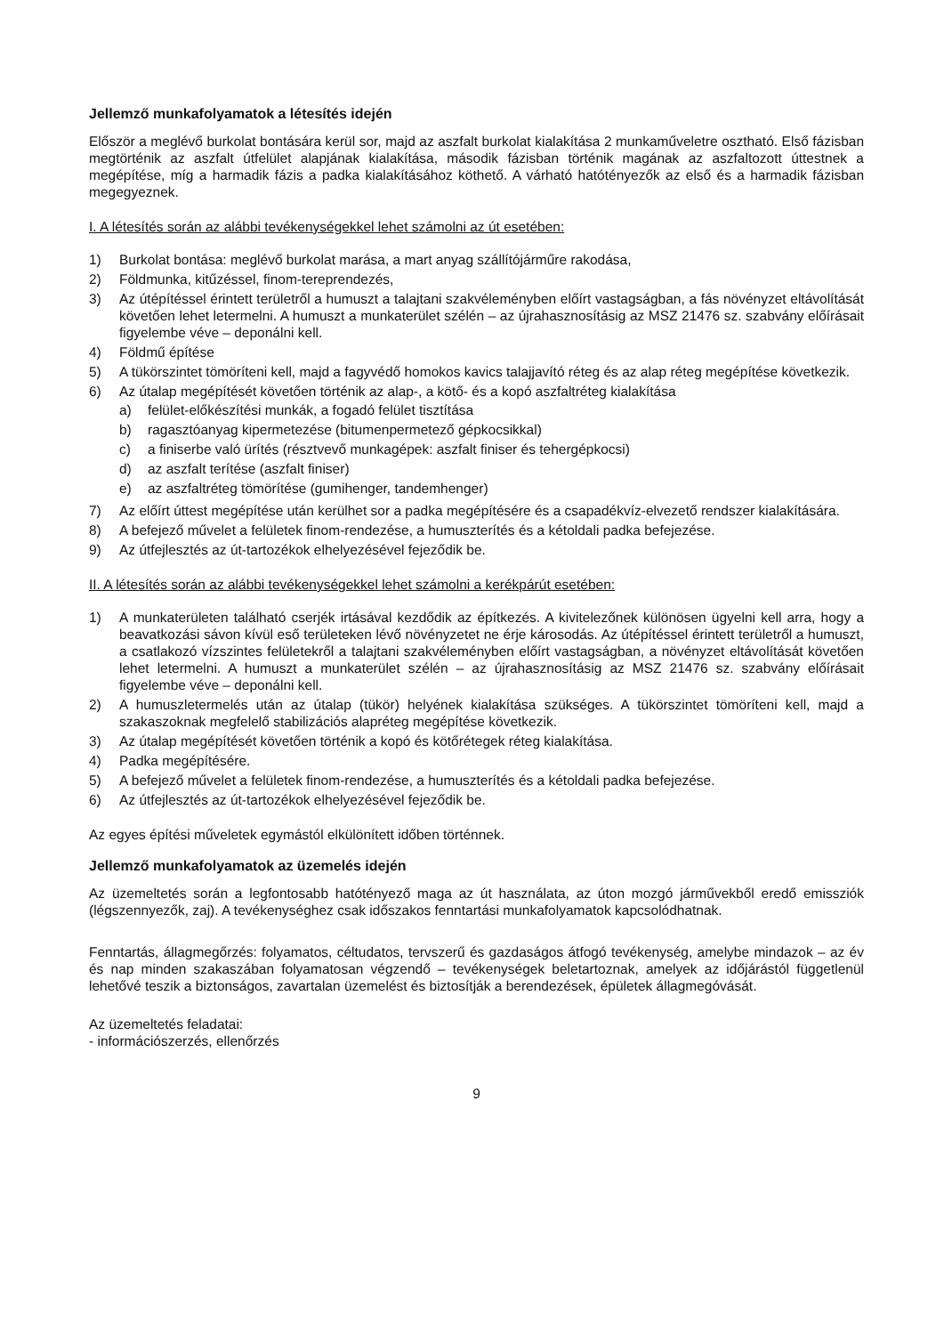Jellemző munkafolyamatok a létesítés idején
Először a meglévő burkolat bontására kerül sor, majd az aszfalt burkolat kialakítása 2 munkaműveletre osztható. Első fázisban megtörténik az aszfalt útfelület alapjának kialakítása, második fázisban történik magának az aszfaltozott úttestnek a megépítése, míg a harmadik fázis a padka kialakításához köthető. A várható hatótényezők az első és a harmadik fázisban megegyeznek.
I. A létesítés során az alábbi tevékenységekkel lehet számolni az út esetében:
1) Burkolat bontása: meglévő burkolat marása, a mart anyag szállítójárműre rakodása,
2) Földmunka, kitűzéssel, finom-tereprendezés,
3) Az útépítéssel érintett területről a humuszt a talajtani szakvéleményben előírt vastagságban, a fás növényzet eltávolítását követően lehet letermelni. A humuszt a munkaterület szélén – az újrahasznosításig az MSZ 21476 sz. szabvány előírásait figyelembe véve – deponálni kell.
4) Földmű építése
5) A tükörszintet tömöríteni kell, majd a fagyvédő homokos kavics talajjavító réteg és az alap réteg megépítése következik.
6) Az útalap megépítését követően történik az alap-, a kötő- és a kopó aszfaltréteg kialakítása
a) felület-előkészítési munkák, a fogadó felület tisztítása
b) ragasztóanyag kipermetezése (bitumenpermetező gépkocsikkal)
c) a finiserbe való ürítés (résztvevő munkagépek: aszfalt finiser és tehergépkocsi)
d) az aszfalt terítése (aszfalt finiser)
e) az aszfaltréteg tömörítése (gumihenger, tandemhenger)
7) Az előírt úttest megépítése után kerülhet sor a padka megépítésére és a csapadékvíz-elvezető rendszer kialakítására.
8) A befejező művelet a felületek finom-rendezése, a humuszterítés és a kétoldali padka befejezése.
9) Az útfejlesztés az út-tartozékok elhelyezésével fejeződik be.
II. A létesítés során az alábbi tevékenységekkel lehet számolni a kerékpárút esetében:
1) A munkaterületen található cserjék irtásával kezdődik az építkezés. A kivitelezőnek különösen ügyelni kell arra, hogy a beavatkozási sávon kívül eső területeken lévő növényzetet ne érje károsodás. Az útépítéssel érintett területről a humuszt, a csatlakozó vízszintes felületekről a talajtani szakvéleményben előírt vastagságban, a növényzet eltávolítását követően lehet letermelni. A humuszt a munkaterület szélén – az újrahasznosításig az MSZ 21476 sz. szabvány előírásait figyelembe véve – deponálni kell.
2) A humuszletermelés után az útalap (tükör) helyének kialakítása szükséges. A tükörszintet tömöríteni kell, majd a szakaszoknak megfelelő stabilizációs alapréteg megépítése következik.
3) Az útalap megépítését követően történik a kopó és kötőrétegek réteg kialakítása.
4) Padka megépítésére.
5) A befejező művelet a felületek finom-rendezése, a humuszterítés és a kétoldali padka befejezése.
6) Az útfejlesztés az út-tartozékok elhelyezésével fejeződik be.
Az egyes építési műveletek egymástól elkülönített időben történnek.
Jellemző munkafolyamatok az üzemelés idején
Az üzemeltetés során a legfontosabb hatótényező maga az út használata, az úton mozgó járművekből eredő emissziók (légszennyezők, zaj). A tevékenységhez csak időszakos fenntartási munkafolyamatok kapcsolódhatnak.
Fenntartás, állagmegőrzés: folyamatos, céltudatos, tervszerű és gazdaságos átfogó tevékenység, amelybe mindazok – az év és nap minden szakaszában folyamatosan végzendő – tevékenységek beletartoznak, amelyek az időjárástól függetlenül lehetővé teszik a biztonságos, zavartalan üzemelést és biztosítják a berendezések, épületek állagmegóvását.
Az üzemeltetés feladatai:
- információszerzés, ellenőrzés
9